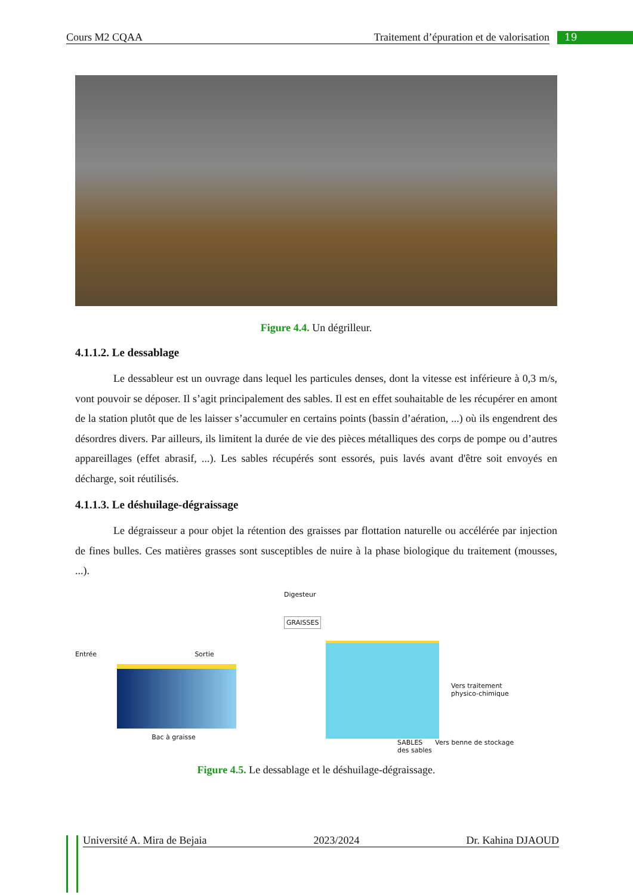Cours M2 CQAA Traitement d’épuration et de valorisation 19
Figure 4.4. Un dégrilleur.
4.1.1.2. Le dessablage
Le dessableur est un ouvrage dans lequel les particules denses, dont la vitesse est inférieure à 0,3 m/s, vont pouvoir se déposer. Il s’agit principalement des sables. Il est en effet souhaitable de les récupérer en amont de la station plutôt que de les laisser s’accumuler en certains points (bassin d’aération, ...) où ils engendrent des désordres divers. Par ailleurs, ils limitent la durée de vie des pièces métalliques des corps de pompe ou d’autres appareillages (effet abrasif, ...). Les sables récupérés sont essorés, puis lavés avant d'être soit envoyés en décharge, soit réutilisés.
4.1.1.3. Le déshuilage-dégraissage
Le dégraisseur a pour objet la rétention des graisses par flottation naturelle ou accélérée par injection de fines bulles. Ces matières grasses sont susceptibles de nuire à la phase biologique du traitement (mousses, ...).
Entrée Sortie
Bac à graisse
Digesteur
GRAISSES
Vers traitement
physico-chimique
SABLES Vers benne de stockage
des sables
Figure 4.5. Le dessablage et le déshuilage-dégraissage.
Université A. Mira de Bejaia 2023/2024 Dr. Kahina DJAOUD